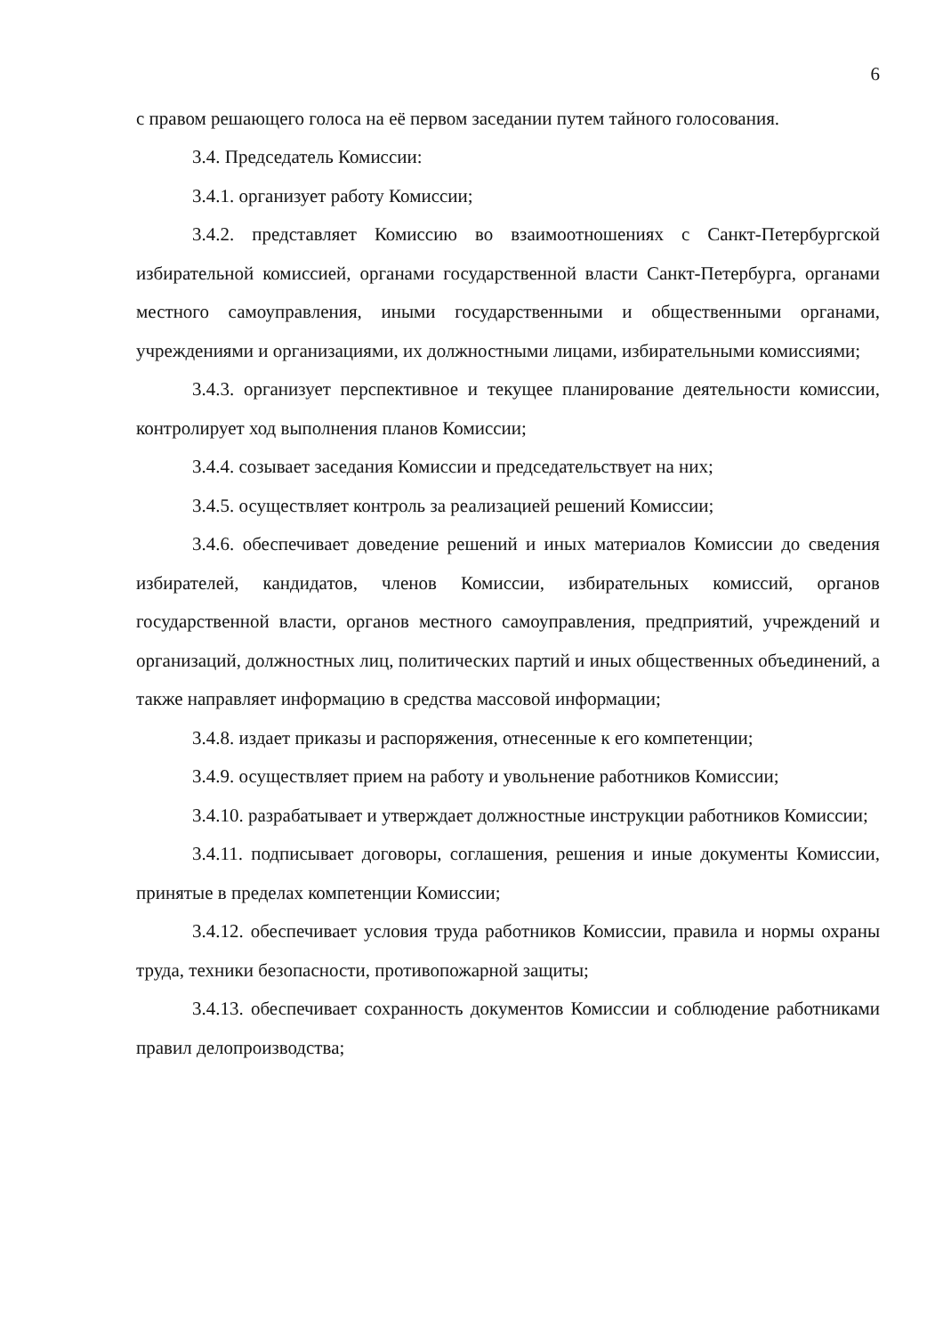6
с правом решающего голоса на её первом заседании путем тайного голосования.
3.4. Председатель Комиссии:
3.4.1. организует работу Комиссии;
3.4.2. представляет Комиссию во взаимоотношениях с Санкт-Петербургской избирательной комиссией, органами государственной власти Санкт-Петербурга, органами местного самоуправления, иными государственными и общественными органами, учреждениями и организациями, их должностными лицами, избирательными комиссиями;
3.4.3. организует перспективное и текущее планирование деятельности комиссии, контролирует ход выполнения планов Комиссии;
3.4.4. созывает заседания Комиссии и председательствует на них;
3.4.5. осуществляет контроль за реализацией решений Комиссии;
3.4.6. обеспечивает доведение решений и иных материалов Комиссии до сведения избирателей, кандидатов, членов Комиссии, избирательных комиссий, органов государственной власти, органов местного самоуправления, предприятий, учреждений и организаций, должностных лиц, политических партий и иных общественных объединений, а также направляет информацию в средства массовой информации;
3.4.8. издает приказы и распоряжения, отнесенные к его компетенции;
3.4.9. осуществляет прием на работу и увольнение работников Комиссии;
3.4.10. разрабатывает и утверждает должностные инструкции работников Комиссии;
3.4.11. подписывает договоры, соглашения, решения и иные документы Комиссии, принятые в пределах компетенции Комиссии;
3.4.12. обеспечивает условия труда работников Комиссии, правила и нормы охраны труда, техники безопасности, противопожарной защиты;
3.4.13. обеспечивает сохранность документов Комиссии и соблюдение работниками правил делопроизводства;